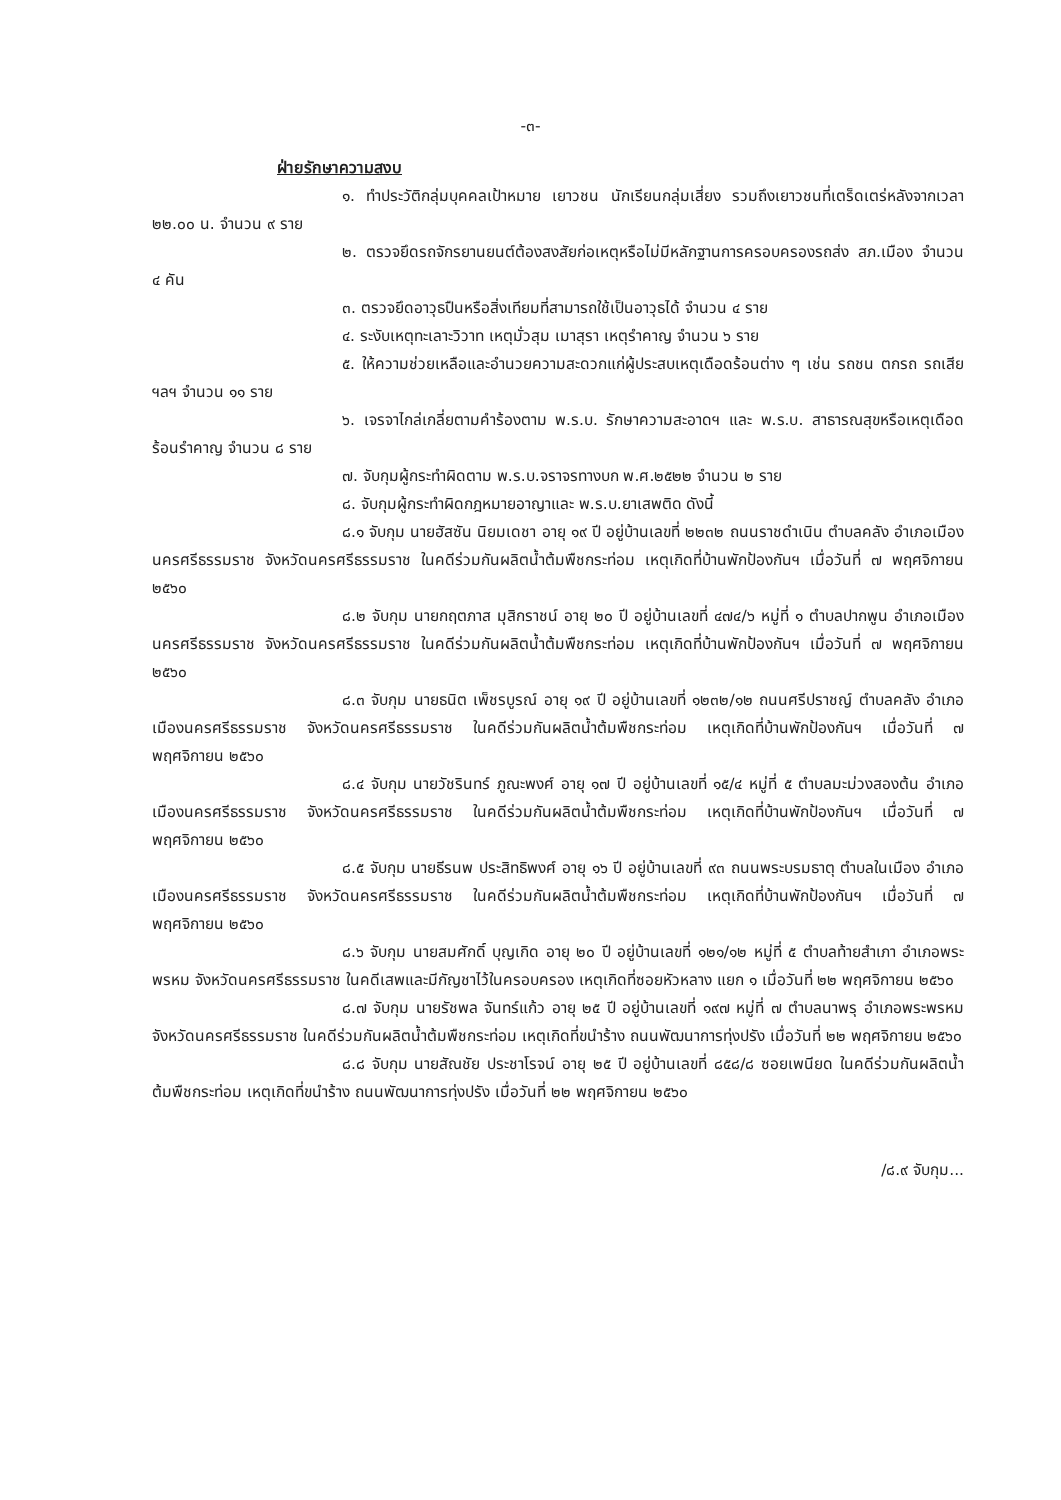-๓-
ฝ่ายรักษาความสงบ
๑. ทำประวัติกลุ่มบุคคลเป้าหมาย เยาวชน นักเรียนกลุ่มเสี่ยง รวมถึงเยาวชนที่เตร็ดเตร่หลังจากเวลา ๒๒.๐๐ น. จำนวน ๙ ราย
๒. ตรวจยึดรถจักรยานยนต์ต้องสงสัยก่อเหตุหรือไม่มีหลักฐานการครอบครองรถส่ง สภ.เมือง จำนวน ๔ คัน
๓. ตรวจยึดอาวุธปืนหรือสิ่งเทียมที่สามารถใช้เป็นอาวุธได้ จำนวน ๔ ราย
๔. ระงับเหตุทะเลาะวิวาท เหตุมั่วสุม เมาสุรา เหตุรำคาญ จำนวน ๖ ราย
๕. ให้ความช่วยเหลือและอำนวยความสะดวกแก่ผู้ประสบเหตุเดือดร้อนต่าง ๆ เช่น รถชน ตกรถ รถเสีย ฯลฯ จำนวน ๑๑ ราย
๖. เจรจาไกล่เกลี่ยตามคำร้องตาม พ.ร.บ. รักษาความสะอาดฯ และ พ.ร.บ. สาธารณสุขหรือเหตุเดือดร้อนรำคาญ จำนวน ๘ ราย
๗. จับกุมผู้กระทำผิดตาม พ.ร.บ.จราจรทางบก พ.ศ.๒๕๒๒ จำนวน ๒ ราย
๘. จับกุมผู้กระทำผิดกฎหมายอาญาและ พ.ร.บ.ยาเสพติด ดังนี้
๘.๑ จับกุม นายฮัสซัน นิยมเดชา อายุ ๑๙ ปี อยู่บ้านเลขที่ ๒๒๓๒ ถนนราชดำเนิน ตำบลคลัง อำเภอเมืองนครศรีธรรมราช จังหวัดนครศรีธรรมราช ในคดีร่วมกันผลิตน้ำต้มพืชกระท่อม เหตุเกิดที่บ้านพักป้องกันฯ เมื่อวันที่ ๗ พฤศจิกายน ๒๕๖๐
๘.๒ จับกุม นายกฤตภาส มุสิกราชน์ อายุ ๒๐ ปี อยู่บ้านเลขที่ ๔๗๔/๖ หมู่ที่ ๑ ตำบลปากพูน อำเภอเมืองนครศรีธรรมราช จังหวัดนครศรีธรรมราช ในคดีร่วมกันผลิตน้ำต้มพืชกระท่อม เหตุเกิดที่บ้านพักป้องกันฯ เมื่อวันที่ ๗ พฤศจิกายน ๒๕๖๐
๘.๓ จับกุม นายธนิต เพ็ชรบูรณ์ อายุ ๑๙ ปี อยู่บ้านเลขที่ ๑๒๓๒/๑๒ ถนนศรีปราชญ์ ตำบลคลัง อำเภอเมืองนครศรีธรรมราช จังหวัดนครศรีธรรมราช ในคดีร่วมกันผลิตน้ำต้มพืชกระท่อม เหตุเกิดที่บ้านพักป้องกันฯ เมื่อวันที่ ๗ พฤศจิกายน ๒๕๖๐
๘.๔ จับกุม นายวัชรินทร์ ภูณะพงศ์ อายุ ๑๗ ปี อยู่บ้านเลขที่ ๑๕/๔ หมู่ที่ ๕ ตำบลมะม่วงสองต้น อำเภอเมืองนครศรีธรรมราช จังหวัดนครศรีธรรมราช ในคดีร่วมกันผลิตน้ำต้มพืชกระท่อม เหตุเกิดที่บ้านพักป้องกันฯ เมื่อวันที่ ๗ พฤศจิกายน ๒๕๖๐
๘.๕ จับกุม นายธีรนพ ประสิทธิพงศ์ อายุ ๑๖ ปี อยู่บ้านเลขที่ ๙๓ ถนนพระบรมธาตุ ตำบลในเมือง อำเภอเมืองนครศรีธรรมราช จังหวัดนครศรีธรรมราช ในคดีร่วมกันผลิตน้ำต้มพืชกระท่อม เหตุเกิดที่บ้านพักป้องกันฯ เมื่อวันที่ ๗ พฤศจิกายน ๒๕๖๐
๘.๖ จับกุม นายสมศักดิ์ บุญเกิด อายุ ๒๐ ปี อยู่บ้านเลขที่ ๑๒๑/๑๒ หมู่ที่ ๕ ตำบลท้ายสำเภา อำเภอพระพรหม จังหวัดนครศรีธรรมราช ในคดีเสพและมีกัญชาไว้ในครอบครอง เหตุเกิดที่ซอยหัวหลาง แยก ๑ เมื่อวันที่ ๒๒ พฤศจิกายน ๒๕๖๐
๘.๗ จับกุม นายรัชพล จันทร์แก้ว อายุ ๒๕ ปี อยู่บ้านเลขที่ ๑๙๗ หมู่ที่ ๗ ตำบลนาพรุ อำเภอพระพรหม จังหวัดนครศรีธรรมราช ในคดีร่วมกันผลิตน้ำต้มพืชกระท่อม เหตุเกิดที่ขนำร้าง ถนนพัฒนาการทุ่งปรัง เมื่อวันที่ ๒๒ พฤศจิกายน ๒๕๖๐
๘.๘ จับกุม นายสัณชัย ประชาโรจน์ อายุ ๒๕ ปี อยู่บ้านเลขที่ ๘๕๘/๘ ซอยเพนียด ในคดีร่วมกันผลิตน้ำต้มพืชกระท่อม เหตุเกิดที่ขนำร้าง ถนนพัฒนาการทุ่งปรัง เมื่อวันที่ ๒๒ พฤศจิกายน ๒๕๖๐
/๘.๙ จับกุม...